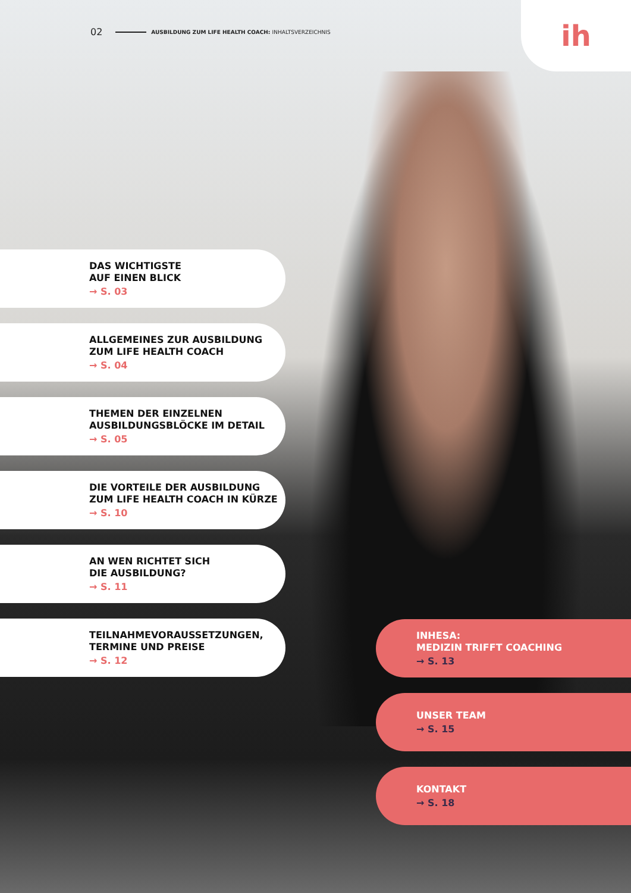02 AUSBILDUNG ZUM LIFE HEALTH COACH: INHALTSVERZEICHNIS
ih
DAS WICHTIGSTE
AUF EINEN BLICK
→ S. 03
ALLGEMEINES ZUR AUSBILDUNG
ZUM LIFE HEALTH COACH
→ S. 04
THEMEN DER EINZELNEN
AUSBILDUNGSBLÖCKE IM DETAIL
→ S. 05
DIE VORTEILE DER AUSBILDUNG
ZUM LIFE HEALTH COACH IN KÜRZE
→ S. 10
AN WEN RICHTET SICH
DIE AUSBILDUNG?
→ S. 11
TEILNAHMEVORAUSSETZUNGEN,
TERMINE UND PREISE
→ S. 12
INHESA:
MEDIZIN TRIFFT COACHING
→ S. 13
UNSER TEAM
→ S. 15
KONTAKT
→ S. 18